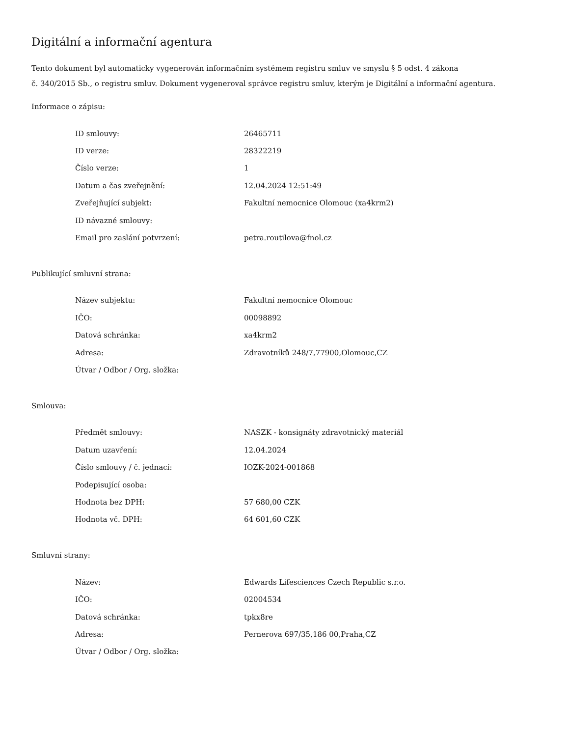Digitální a informační agentura
Tento dokument byl automaticky vygenerován informačním systémem registru smluv ve smyslu § 5 odst. 4 zákona
č. 340/2015 Sb., o registru smluv. Dokument vygeneroval správce registru smluv, kterým je Digitální a informační agentura.
Informace o zápisu:
| ID smlouvy: | 26465711 |
| ID verze: | 28322219 |
| Číslo verze: | 1 |
| Datum a čas zveřejnění: | 12.04.2024 12:51:49 |
| Zveřejňující subjekt: | Fakultní nemocnice Olomouc (xa4krm2) |
| ID návazné smlouvy: | |
| Email pro zaslání potvrzení: | petra.routilova@fnol.cz |
Publikující smluvní strana:
| Název subjektu: | Fakultní nemocnice Olomouc |
| IČO: | 00098892 |
| Datová schránka: | xa4krm2 |
| Adresa: | Zdravotníků 248/7,77900,Olomouc,CZ |
| Útvar / Odbor / Org. složka: | |
Smlouva:
| Předmět smlouvy: | NASZK - konsignáty zdravotnický materiál |
| Datum uzavření: | 12.04.2024 |
| Číslo smlouvy / č. jednací: | IOZK-2024-001868 |
| Podepisující osoba: | |
| Hodnota bez DPH: | 57 680,00 CZK |
| Hodnota vč. DPH: | 64 601,60 CZK |
Smluvní strany:
| Název: | Edwards Lifesciences Czech Republic s.r.o. |
| IČO: | 02004534 |
| Datová schránka: | tpkx8re |
| Adresa: | Pernerova 697/35,186 00,Praha,CZ |
| Útvar / Odbor / Org. složka: | |